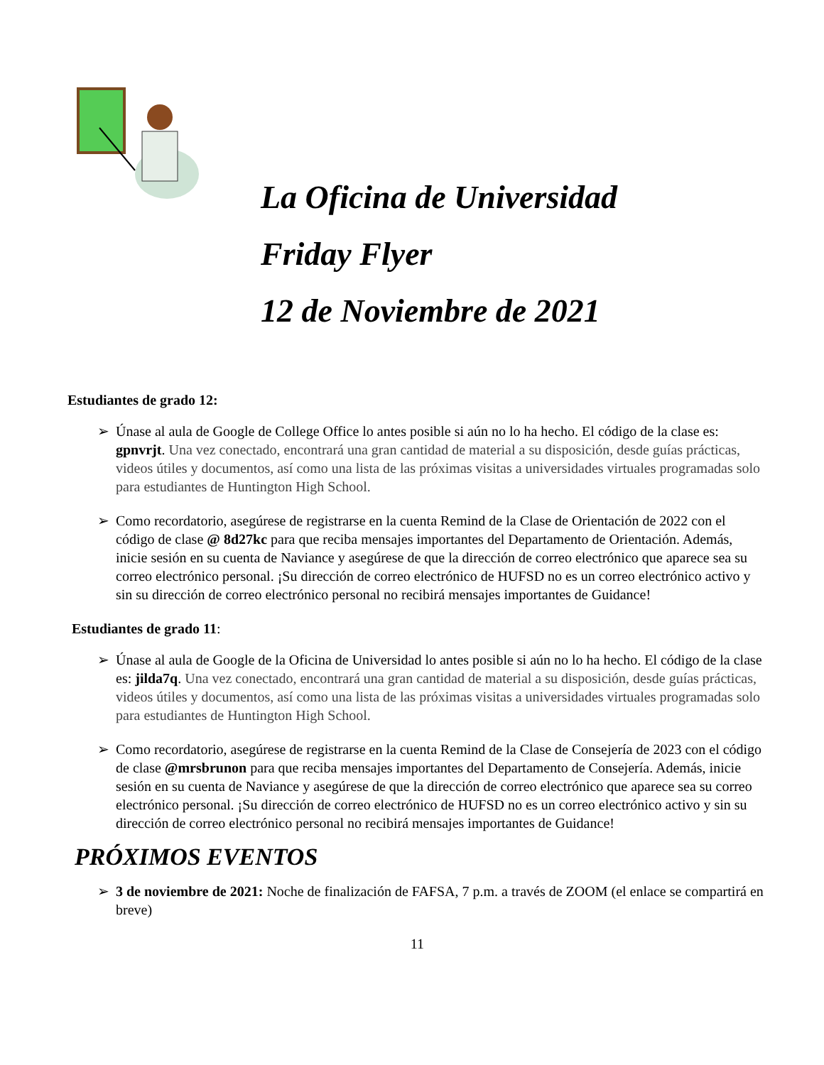La Oficina de Universidad
Friday Flyer
12 de Noviembre de 2021
Estudiantes de grado 12:
➢ Únase al aula de Google de College Office lo antes posible si aún no lo ha hecho. El código de la clase es: gpnvrjt. Una vez conectado, encontrará una gran cantidad de material a su disposición, desde guías prácticas, videos útiles y documentos, así como una lista de las próximas visitas a universidades virtuales programadas solo para estudiantes de Huntington High School.
➢ Como recordatorio, asegúrese de registrarse en la cuenta Remind de la Clase de Orientación de 2022 con el código de clase @ 8d27kc para que reciba mensajes importantes del Departamento de Orientación. Además, inicie sesión en su cuenta de Naviance y asegúrese de que la dirección de correo electrónico que aparece sea su correo electrónico personal. ¡Su dirección de correo electrónico de HUFSD no es un correo electrónico activo y sin su dirección de correo electrónico personal no recibirá mensajes importantes de Guidance!
Estudiantes de grado 11:
➢ Únase al aula de Google de la Oficina de Universidad lo antes posible si aún no lo ha hecho. El código de la clase es: jilda7q. Una vez conectado, encontrará una gran cantidad de material a su disposición, desde guías prácticas, videos útiles y documentos, así como una lista de las próximas visitas a universidades virtuales programadas solo para estudiantes de Huntington High School.
➢ Como recordatorio, asegúrese de registrarse en la cuenta Remind de la Clase de Consejería de 2023 con el código de clase @mrsbrunon para que reciba mensajes importantes del Departamento de Consejería. Además, inicie sesión en su cuenta de Naviance y asegúrese de que la dirección de correo electrónico que aparece sea su correo electrónico personal. ¡Su dirección de correo electrónico de HUFSD no es un correo electrónico activo y sin su dirección de correo electrónico personal no recibirá mensajes importantes de Guidance!
PRÓXIMOS EVENTOS
➢ 3 de noviembre de 2021: Noche de finalización de FAFSA, 7 p.m. a través de ZOOM (el enlace se compartirá en breve)
11